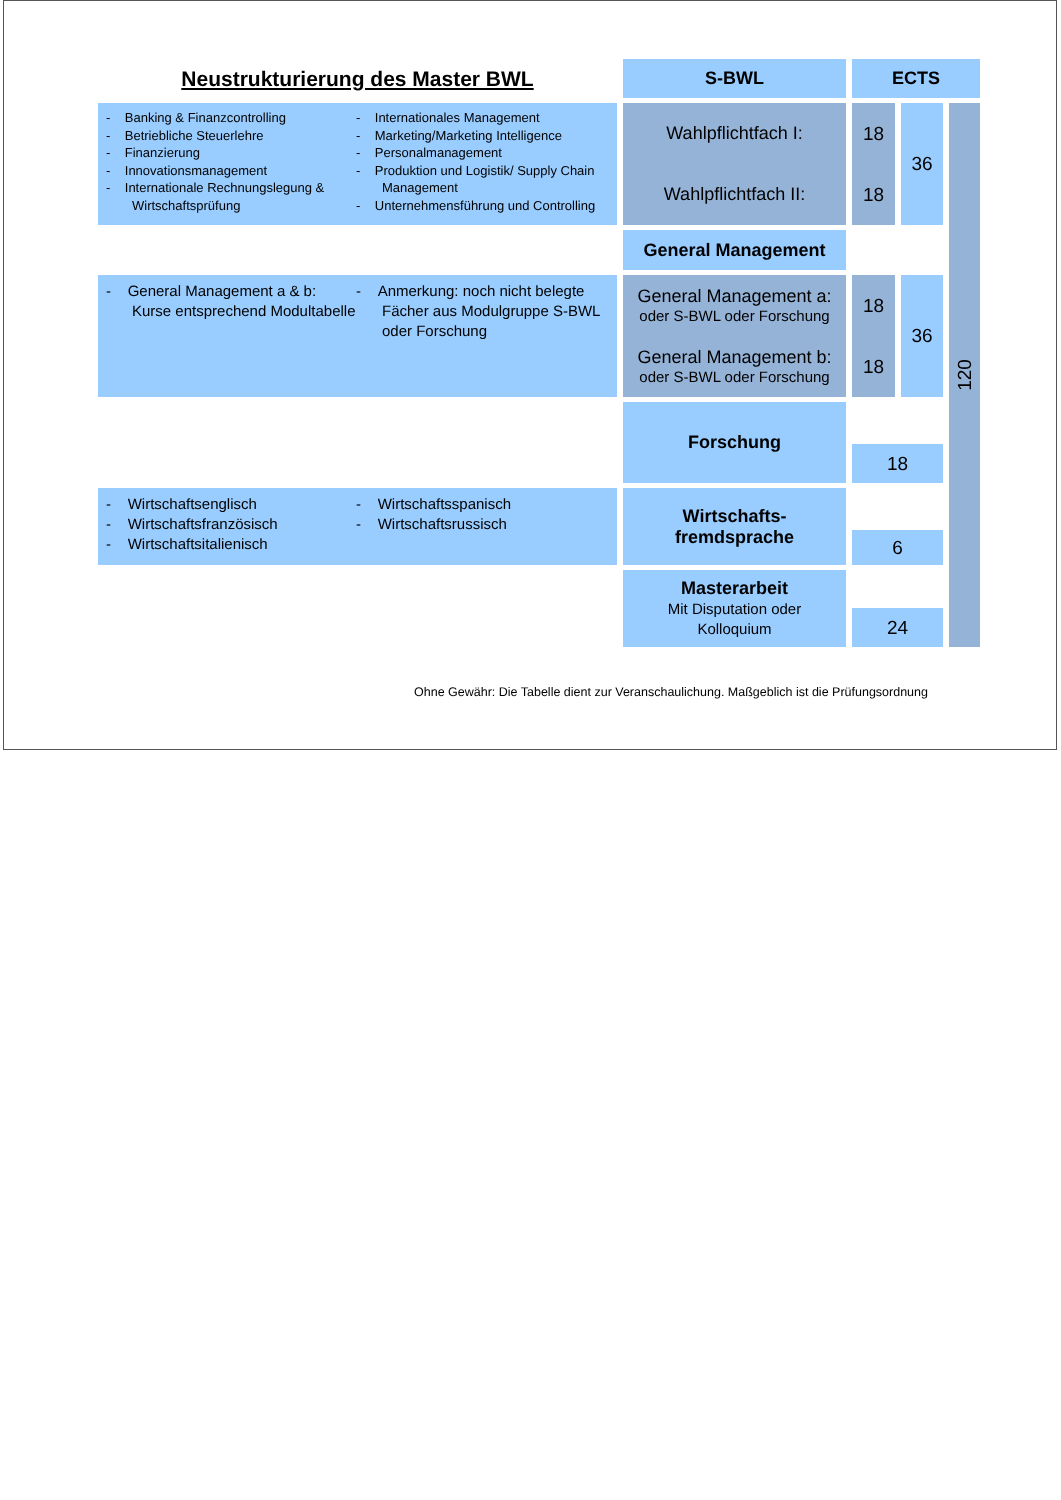Neustrukturierung des Master BWL
S-BWL
ECTS
- Banking & Finanzcontrolling
- Betriebliche Steuerlehre
- Finanzierung
- Innovationsmanagement
- Internationale Rechnungslegung & Wirtschaftsprüfung
- Internationales Management
- Marketing/Marketing Intelligence
- Personalmanagement
- Produktion und Logistik/ Supply Chain Management
- Unternehmensführung und Controlling
Wahlpflichtfach I:
Wahlpflichtfach II:
18
18
36
120
General Management
- General Management a & b: Kurse entsprechend Modultabelle
- Anmerkung: noch nicht belegte Fächer aus Modulgruppe S-BWL oder Forschung
General Management a:
oder S-BWL oder Forschung
General Management b:
oder S-BWL oder Forschung
18
18
36
Forschung
18
- Wirtschaftsenglisch
- Wirtschaftsfranzösisch
- Wirtschaftsitalienisch
- Wirtschaftsspanisch
- Wirtschaftsrussisch
Wirtschafts-
fremdsprache
6
Masterarbeit
Mit Disputation oder
Kolloquium
24
Ohne Gewähr: Die Tabelle dient zur Veranschaulichung. Maßgeblich ist die Prüfungsordnung